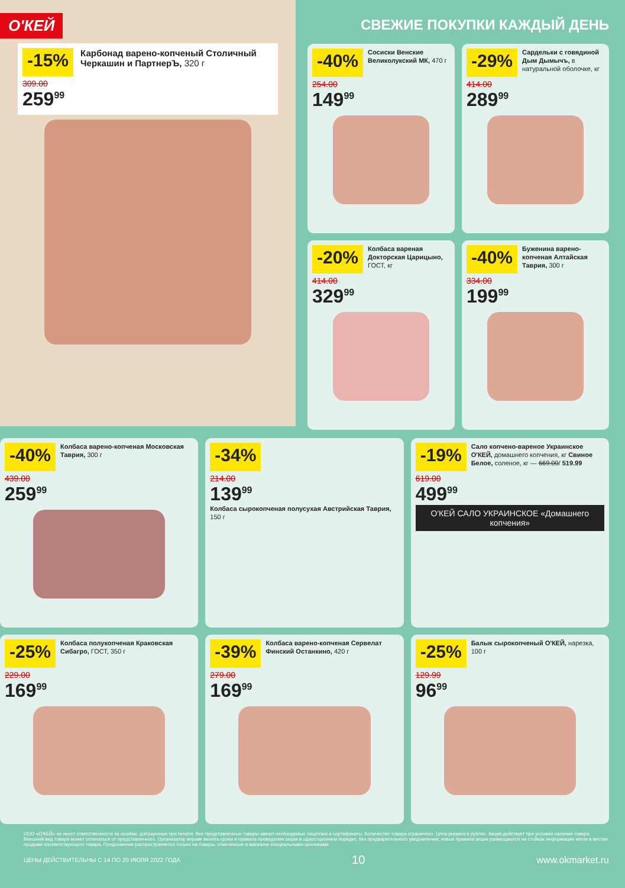O'КЕЙ
-15%
309.00
259<sup>99</sup>
Карбонад варено-копченый Столичный Черкашин и ПартнерЪ, 320 г
СВЕЖИЕ ПОКУПКИ КАЖДЫЙ ДЕНЬ
-40%
Сосиски Венские Великолукский МК, 470 г
254.00
149<sup>99</sup>
-29%
Сардельки с говядиной Дым Дымычъ, в натуральной оболочке, кг
414.00
289<sup>99</sup>
-20%
Колбаса вареная Докторская Царицыно, ГОСТ, кг
414.00
329<sup>99</sup>
-40%
Буженина варено-копченая Алтайская Таврия, 300 г
334.00
199<sup>99</sup>
-40%
Колбаса варено-копченая Московская Таврия, 300 г
439.00
259<sup>99</sup>
-34%
214.00
139<sup>99</sup>
Колбаса сырокопченая полусухая Австрийская Таврия, 150 г
-19%
Сало копчено-вареное Украинское O'КЕЙ, домашнего копчения, кг Свиное Белое, соленое, кг — 669.00/ 519.99
619.00
499<sup>99</sup>
O'КЕЙ САЛО УКРАИНСКОЕ «Домашнего копчения»
-25%
Колбаса полукопченая Краковская Сибагро, ГОСТ, 350 г
229.00
169<sup>99</sup>
-39%
Колбаса варено-копченая Сервелат Финский Останкино, 420 г
279.00
169<sup>99</sup>
-25%
Балык сырокопченый O'КЕЙ, нарезка, 100 г
129.99
96<sup>99</sup>
ООО «О'КЕЙ» не несет ответственности за ошибки, допущенные при печати. Все представленные товары имеют необходимые лицензии и сертификаты. Количество товара ограничено. Цена указана в рублях. Акция действует при условии наличия товара. Внешний вид товара может отличаться от представленного. Организатор вправе менять сроки и правила проведения акции в одностороннем порядке, без предварительного уведомления; новые правила акции размещаются на стойках информации и/или в местах продажи соответствующего товара. Предложение распространяется только на товары, отмеченные в магазине специальными ценниками.
ЦЕНЫ ДЕЙСТВИТЕЛЬНЫ С 14 ПО 20 ИЮЛЯ 2022 ГОДА 10 www.okmarket.ru